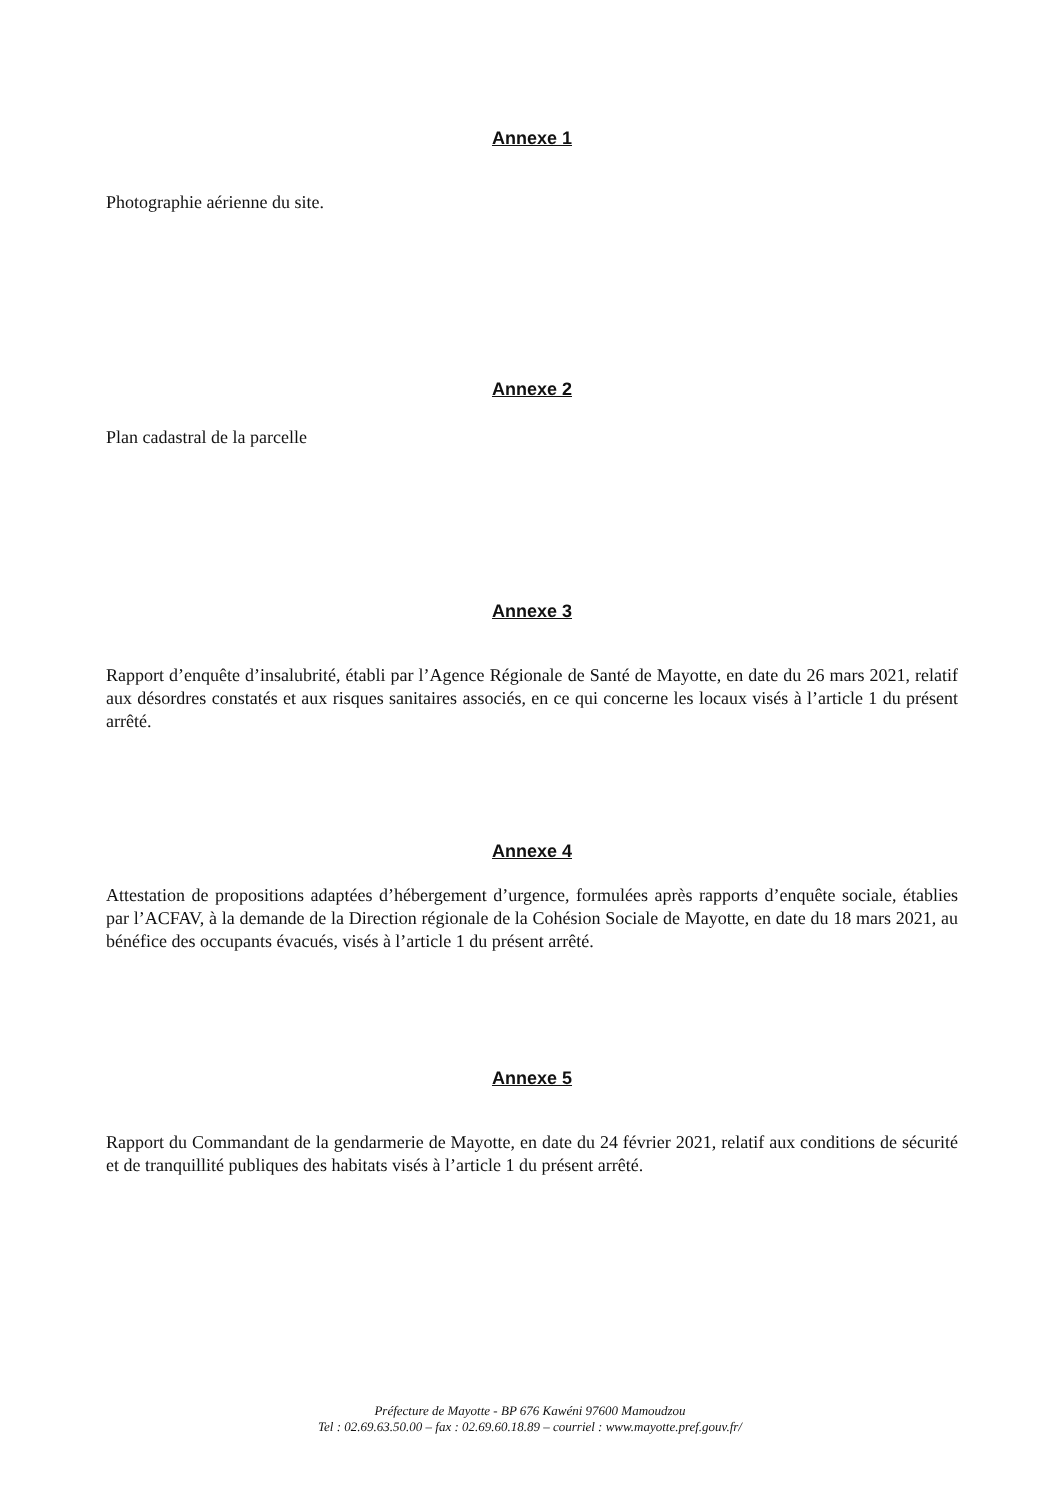Annexe 1
Photographie aérienne du site.
Annexe 2
Plan cadastral de la parcelle
Annexe 3
Rapport d’enquête d’insalubrité, établi par l’Agence Régionale de Santé de Mayotte, en date du 26 mars 2021, relatif aux désordres constatés et aux risques sanitaires associés, en ce qui concerne les locaux visés à l’article 1 du présent arrêté.
Annexe 4
Attestation de propositions adaptées d’hébergement d’urgence, formulées après rapports d’enquête sociale, établies par l’ACFAV, à la demande de la Direction régionale de la Cohésion Sociale de Mayotte, en date du 18 mars 2021, au bénéfice des occupants évacués, visés à l’article 1 du présent arrêté.
Annexe 5
Rapport du Commandant de la gendarmerie de Mayotte, en date du 24 février 2021, relatif aux conditions de sécurité et de tranquillité publiques des habitats visés à l’article 1 du présent arrêté.
Préfecture de Mayotte - BP 676 Kawéni 97600 Mamoudzou
Tel : 02.69.63.50.00 – fax : 02.69.60.18.89 – courriel : www.mayotte.pref.gouv.fr/